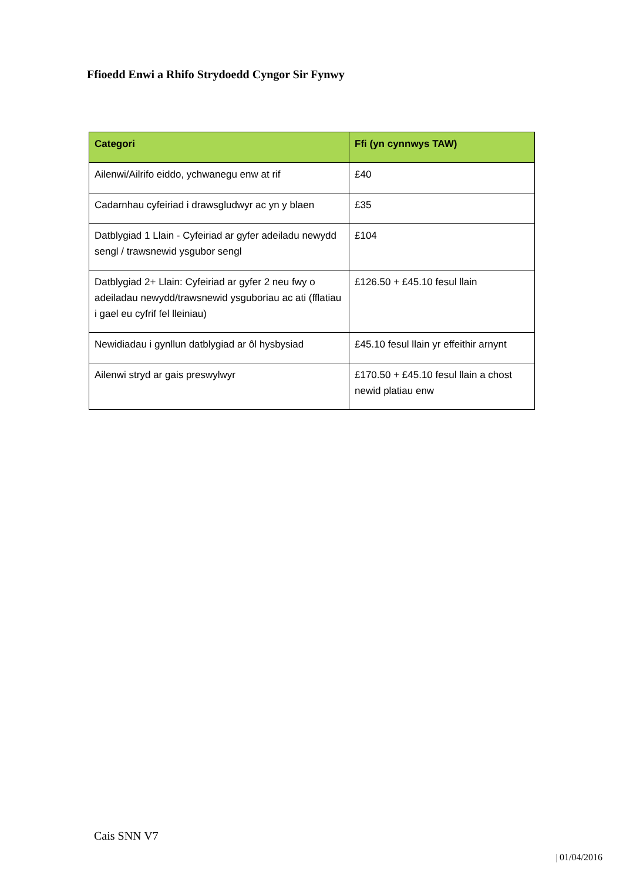Ffioedd Enwi a Rhifo Strydoedd Cyngor Sir Fynwy
| Categori | Ffi (yn cynnwys TAW) |
| --- | --- |
| Ailenwi/Ailrifo eiddo, ychwanegu enw at rif | £40 |
| Cadarnhau cyfeiriad i drawsgludwyr ac yn y blaen | £35 |
| Datblygiad 1 Llain - Cyfeiriad ar gyfer adeiladu newydd sengl / trawsnewid ysgubor sengl | £104 |
| Datblygiad 2+ Llain: Cyfeiriad ar gyfer 2 neu fwy o adeiladau newydd/trawsnewid ysguboriau ac ati (fflatiau i gael eu cyfrif fel lleiniau) | £126.50 + £45.10 fesul llain |
| Newidiadau i gynllun datblygiad ar ôl hysbysiad | £45.10 fesul llain yr effeithir arnynt |
| Ailenwi stryd ar gais preswylwyr | £170.50 + £45.10 fesul llain a chost newid platiau enw |
Cais SNN V7
| 01/04/2016